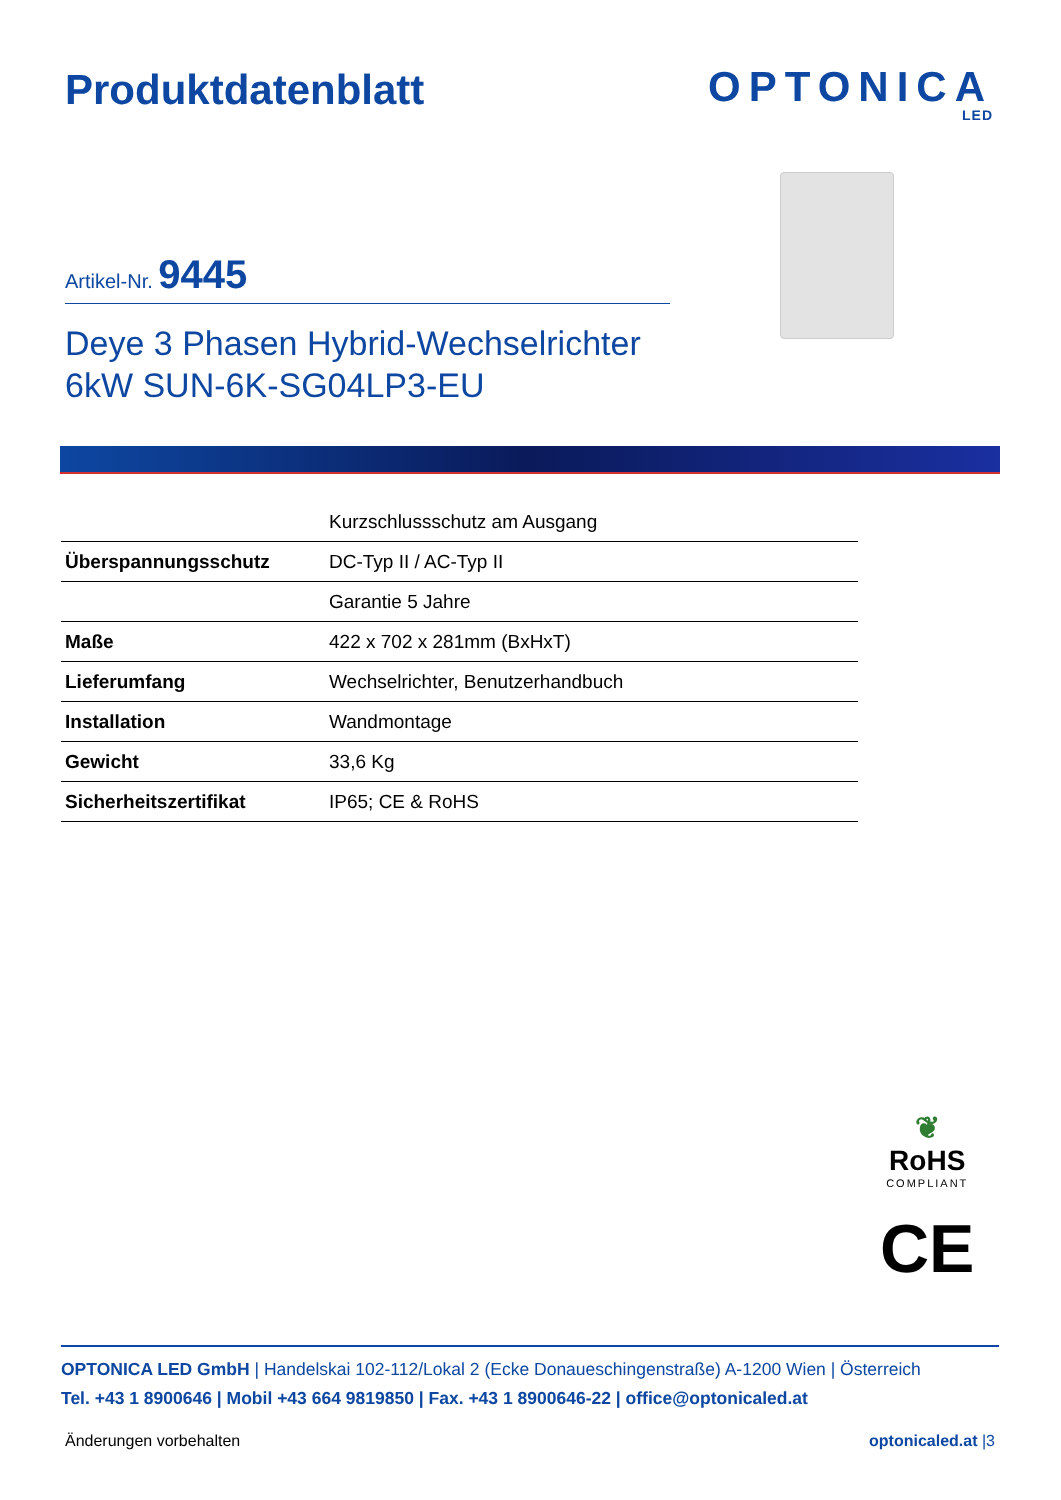Produktdatenblatt
OPTONICA
LED
Artikel-Nr. 9445
Deye 3 Phasen Hybrid-Wechselrichter
6kW SUN-6K-SG04LP3-EU
| | Kurzschlussschutz am Ausgang |
| Überspannungsschutz | DC-Typ II / AC-Typ II |
| | Garantie 5 Jahre |
| Maße | 422 x 702 x 281mm (BxHxT) |
| Lieferumfang | Wechselrichter, Benutzerhandbuch |
| Installation | Wandmontage |
| Gewicht | 33,6 Kg |
| Sicherheitszertifikat | IP65; CE & RoHS |
❦
RoHS
COMPLIANT
CE
OPTONICA LED GmbH | Handelskai 102-112/Lokal 2 (Ecke Donaueschingenstraße) A-1200 Wien | Österreich
Tel. +43 1 8900646 | Mobil +43 664 9819850 | Fax. +43 1 8900646-22 | office@optonicaled.at
Änderungen vorbehalten optonicaled.at |3